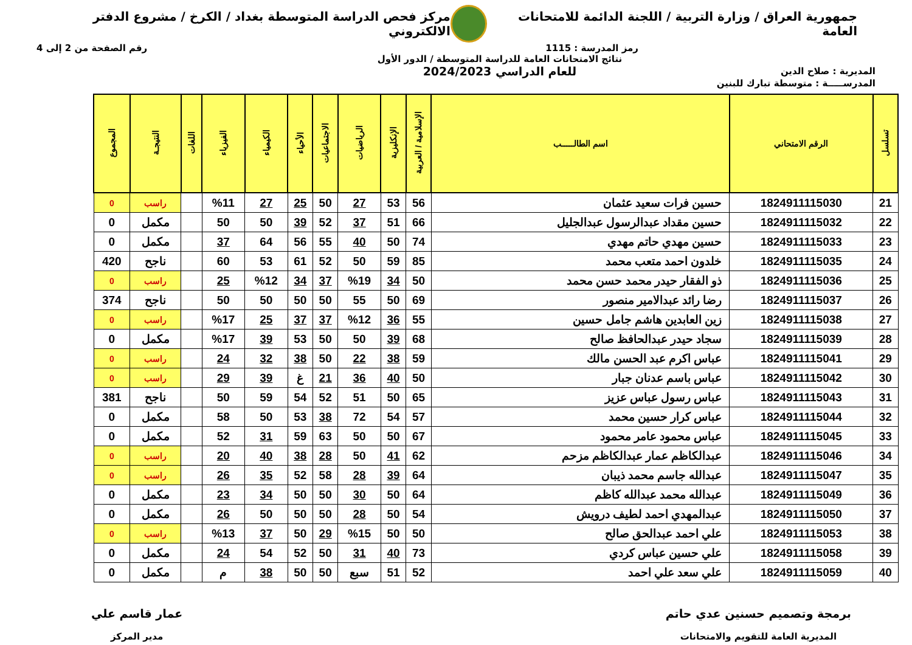جمهورية العراق / وزارة التربية / اللجنة الدائمة للامتحانات العامة
مركز فحص الدراسة المتوسطة بغداد / الكرخ / مشروع الدفتر الالكتروني
رمز المدرسة : 1115 رقم الصفحة من 2 إلى 4
المديرية : صلاح الدين
نتائج الامتحانات العامة للدراسة المتوسطة / الدور الأول
للعام الدراسي 2024/2023
المدرســـــة : متوسطة تبارك للبنين
| تسلسل | الرقم الامتحاني | اسم الطالـــــب | الإسلامية / العربية | الإنكليزية | الرياضيات | الاجتماعيات | الأحياء | الكيمياء | الفيزياء | اللغات | النتيجـة | المجموع |
| --- | --- | --- | --- | --- | --- | --- | --- | --- | --- | --- | --- | --- |
| 21 | 1824911115030 | حسين فرات سعيد عثمان | 56 | 53 | 27 | 50 | 25 | 27 | %11 | | راسب | 0 |
| 22 | 1824911115032 | حسين مقداد عبدالرسول عبدالجليل | 66 | 51 | 37 | 52 | 39 | 50 | 50 | | مكمل | 0 |
| 23 | 1824911115033 | حسين مهدي حاتم مهدي | 74 | 50 | 40 | 55 | 56 | 64 | 37 | | مكمل | 0 |
| 24 | 1824911115035 | خلدون احمد متعب محمد | 85 | 59 | 50 | 52 | 61 | 53 | 60 | | ناجح | 420 |
| 25 | 1824911115036 | ذو الفقار حيدر محمد حسن محمد | 50 | 34 | %19 | 37 | 34 | %12 | 25 | | راسب | 0 |
| 26 | 1824911115037 | رضا رائد عبدالامير منصور | 69 | 50 | 55 | 50 | 50 | 50 | 50 | | ناجح | 374 |
| 27 | 1824911115038 | زين العابدين هاشم جامل حسين | 55 | 36 | %12 | 37 | 37 | 25 | %17 | | راسب | 0 |
| 28 | 1824911115039 | سجاد حيدر عبدالحافظ صالح | 68 | 39 | 50 | 50 | 53 | 39 | %17 | | مكمل | 0 |
| 29 | 1824911115041 | عباس اكرم عبد الحسن مالك | 59 | 38 | 22 | 50 | 38 | 32 | 24 | | راسب | 0 |
| 30 | 1824911115042 | عباس باسم عدنان جبار | 50 | 40 | 36 | 21 | غ | 39 | 29 | | راسب | 0 |
| 31 | 1824911115043 | عباس رسول عباس عزيز | 65 | 50 | 51 | 52 | 54 | 59 | 50 | | ناجح | 381 |
| 32 | 1824911115044 | عباس كرار حسين محمد | 57 | 54 | 72 | 38 | 53 | 50 | 58 | | مكمل | 0 |
| 33 | 1824911115045 | عباس محمود عامر محمود | 67 | 50 | 50 | 63 | 59 | 31 | 52 | | مكمل | 0 |
| 34 | 1824911115046 | عبدالكاظم عمار عبدالكاظم مزحم | 62 | 41 | 50 | 28 | 38 | 40 | 20 | | راسب | 0 |
| 35 | 1824911115047 | عبدالله جاسم محمد ذيبان | 64 | 39 | 28 | 58 | 52 | 35 | 26 | | راسب | 0 |
| 36 | 1824911115049 | عبدالله محمد عبدالله كاظم | 64 | 50 | 30 | 50 | 50 | 34 | 23 | | مكمل | 0 |
| 37 | 1824911115050 | عبدالمهدي احمد لطيف درويش | 54 | 50 | 28 | 50 | 50 | 50 | 26 | | مكمل | 0 |
| 38 | 1824911115053 | علي احمد عبدالحق صالح | 50 | 50 | %15 | 29 | 50 | 37 | %13 | | راسب | 0 |
| 39 | 1824911115058 | علي حسين عباس كردي | 73 | 40 | 31 | 50 | 52 | 54 | 24 | | مكمل | 0 |
| 40 | 1824911115059 | علي سعد علي احمد | 52 | 51 | سبع | 50 | 50 | 38 | م | | مكمل | 0 |
برمجة وتصميم حسنين عدي حاتم
المديرية العامة للتقويم والامتحانات
عمار قاسم علي
مدير المركز